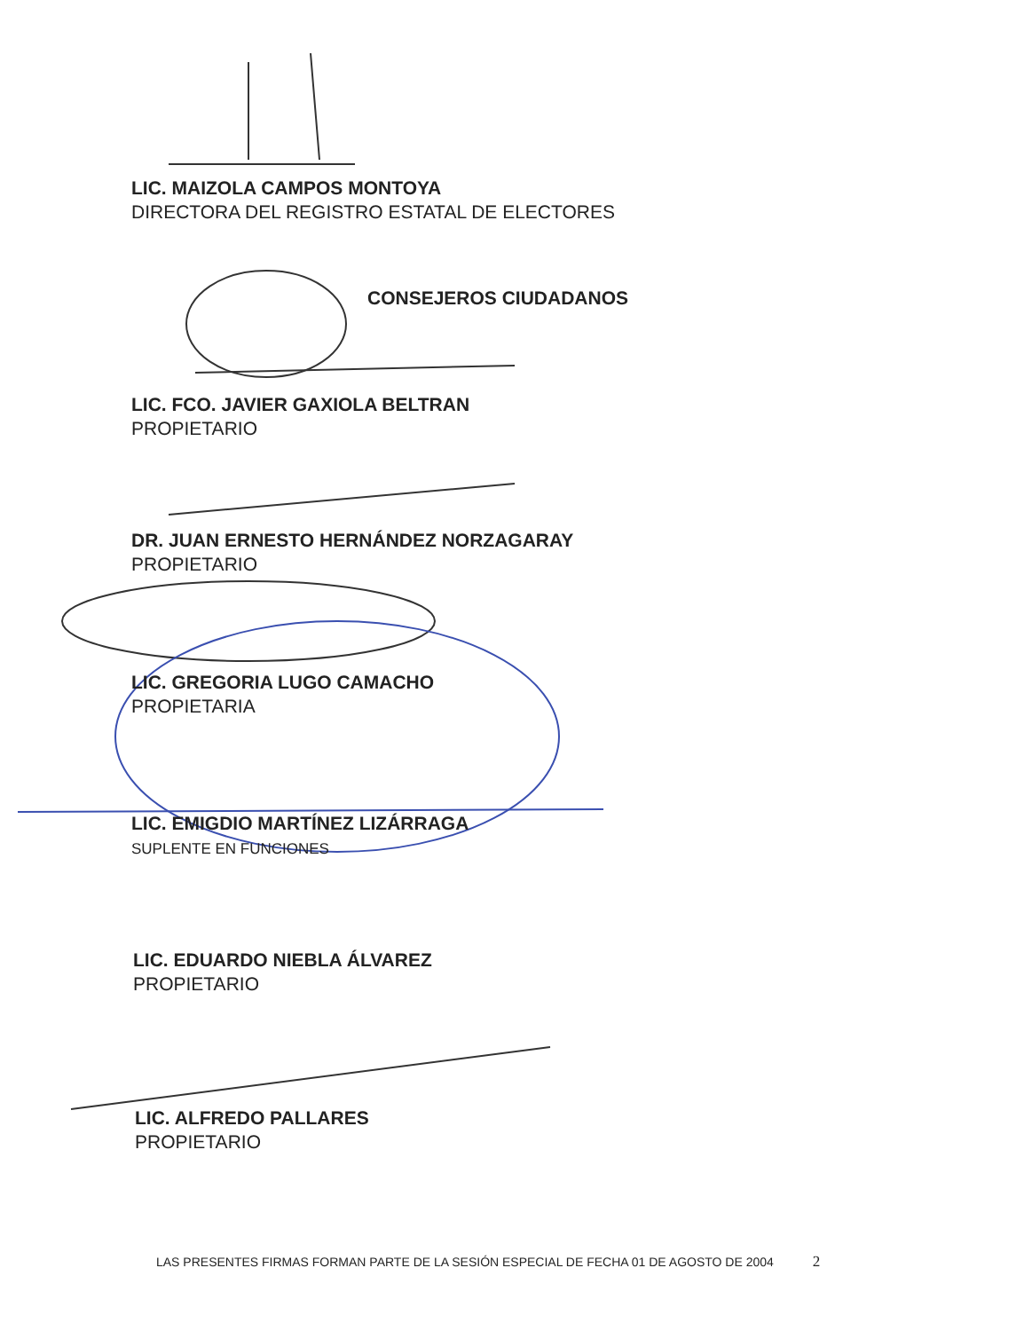LIC. MAIZOLA CAMPOS MONTOYA
DIRECTORA DEL REGISTRO ESTATAL DE ELECTORES
CONSEJEROS CIUDADANOS
LIC. FCO. JAVIER GAXIOLA BELTRAN
PROPIETARIO
DR. JUAN ERNESTO HERNÁNDEZ NORZAGARAY
PROPIETARIO
LIC. GREGORIA LUGO CAMACHO
PROPIETARIA
LIC. EMIGDIO MARTÍNEZ LIZÁRRAGA
SUPLENTE EN FUNCIONES
LIC. EDUARDO NIEBLA ÁLVAREZ
PROPIETARIO
LIC. ALFREDO PALLARES
PROPIETARIO
LAS PRESENTES FIRMAS FORMAN PARTE DE LA SESIÓN ESPECIAL DE FECHA 01 DE AGOSTO DE 2004 2